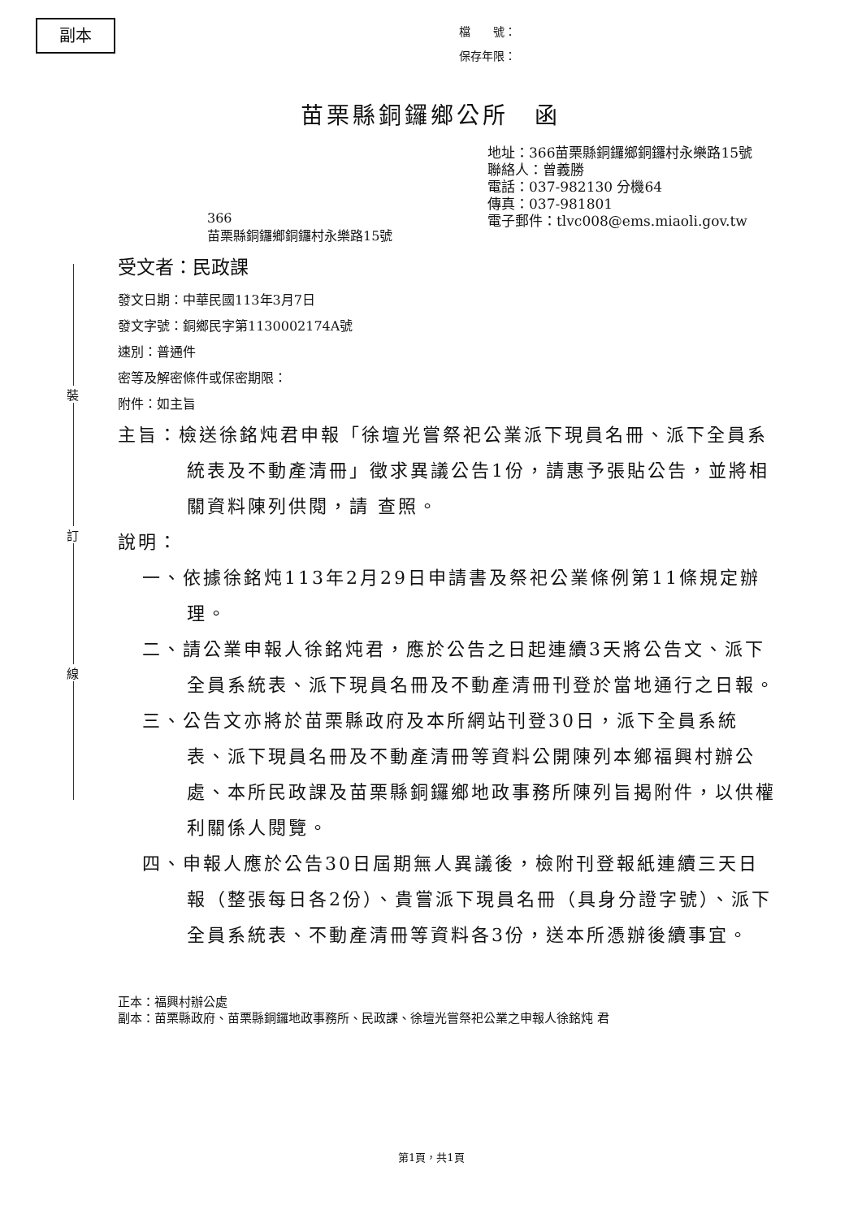副本
檔　　號：
保存年限：
苗栗縣銅鑼鄉公所　函
地址：366苗栗縣銅鑼鄉銅鑼村永樂路15號
聯絡人：曾義勝
電話：037-982130 分機64
傳真：037-981801
電子郵件：tlvc008@ems.miaoli.gov.tw
366
苗栗縣銅鑼鄉銅鑼村永樂路15號
裝
訂
線
受文者：民政課
發文日期：中華民國113年3月7日
發文字號：銅鄉民字第1130002174A號
速別：普通件
密等及解密條件或保密期限：
附件：如主旨
主旨：檢送徐銘炖君申報「徐壇光嘗祭祀公業派下現員名冊、派下全員系統表及不動產清冊」徵求異議公告1份，請惠予張貼公告，並將相關資料陳列供閱，請 查照。
說明：
一、依據徐銘炖113年2月29日申請書及祭祀公業條例第11條規定辦理。
二、請公業申報人徐銘炖君，應於公告之日起連續3天將公告文、派下全員系統表、派下現員名冊及不動產清冊刊登於當地通行之日報。
三、公告文亦將於苗栗縣政府及本所網站刊登30日，派下全員系統表、派下現員名冊及不動產清冊等資料公開陳列本鄉福興村辦公處、本所民政課及苗栗縣銅鑼鄉地政事務所陳列旨揭附件，以供權利關係人閱覽。
四、申報人應於公告30日屆期無人異議後，檢附刊登報紙連續三天日報（整張每日各2份）、貴嘗派下現員名冊（具身分證字號）、派下全員系統表、不動產清冊等資料各3份，送本所憑辦後續事宜。
正本：福興村辦公處
副本：苗栗縣政府、苗栗縣銅鑼地政事務所、民政課、徐壇光嘗祭祀公業之申報人徐銘炖 君
第1頁，共1頁